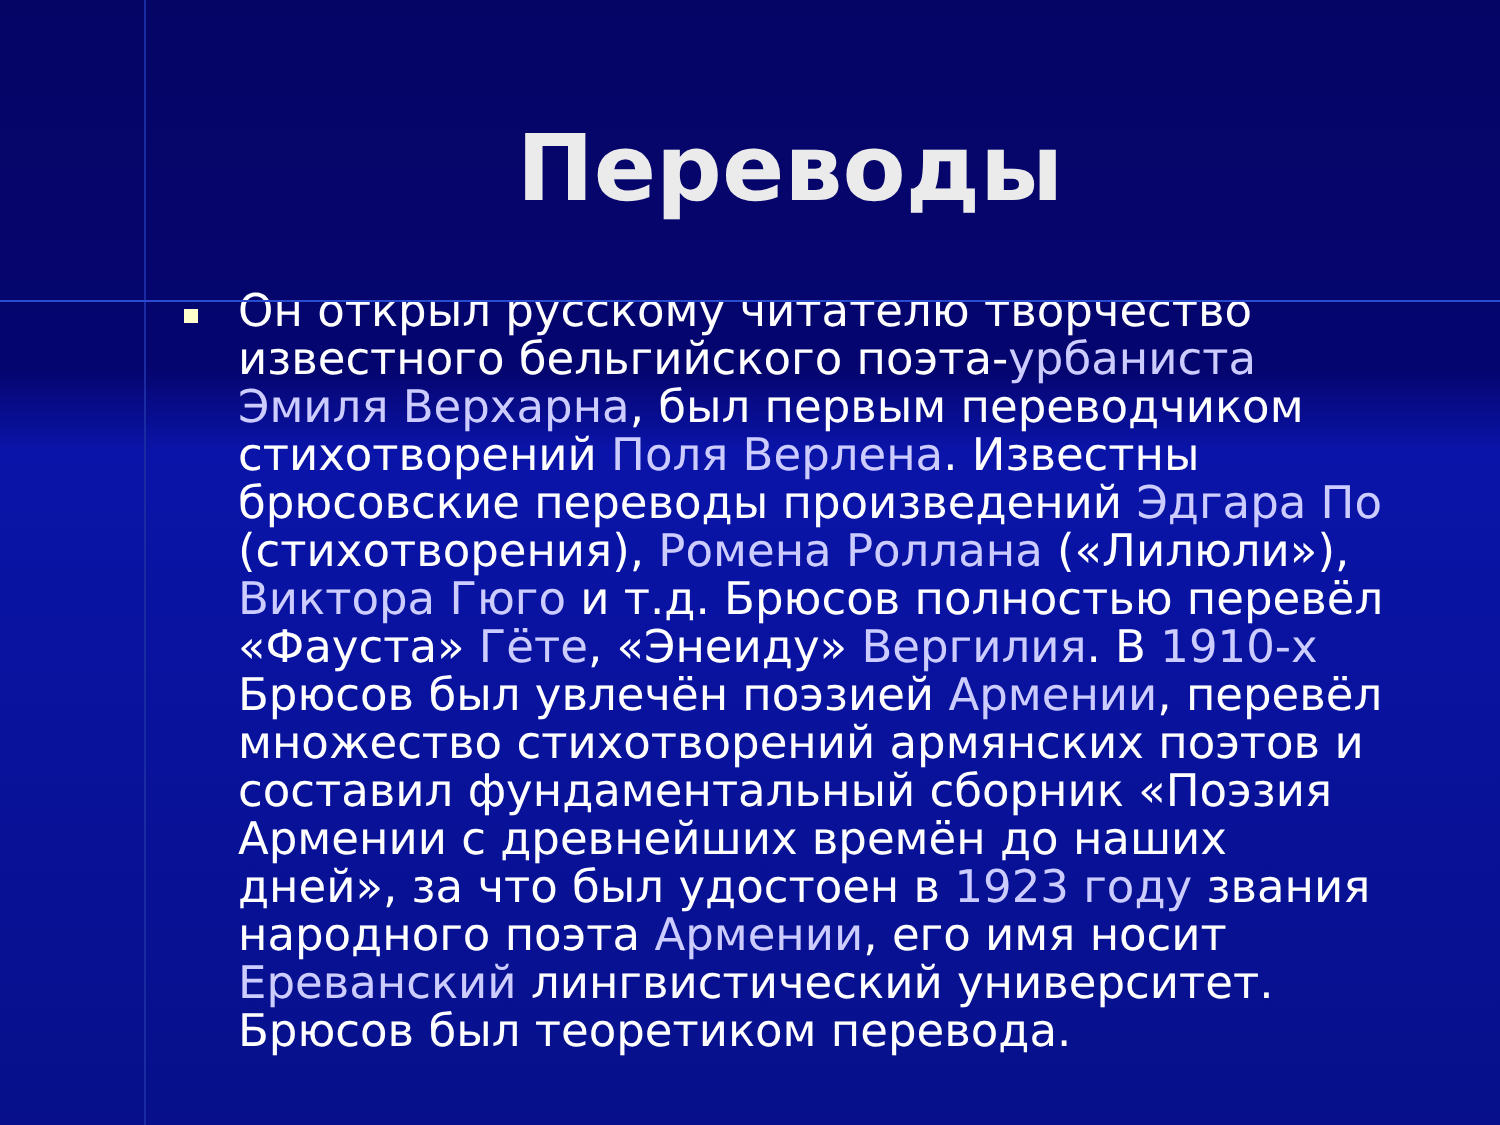Переводы
Он открыл русскому читателю творчество известного бельгийского поэта-урбаниста Эмиля Верхарна, был первым переводчиком стихотворений Поля Верлена. Известны брюсовские переводы произведений Эдгара По (стихотворения), Ромена Роллана («Лилюли»), Виктора Гюго и т.д. Брюсов полностью перевёл «Фауста» Гёте, «Энеиду» Вергилия. В 1910-х Брюсов был увлечён поэзией Армении, перевёл множество стихотворений армянских поэтов и составил фундаментальный сборник «Поэзия Армении с древнейших времён до наших дней», за что был удостоен в 1923 году звания народного поэта Армении, его имя носит Ереванский лингвистический университет. Брюсов был теоретиком перевода.